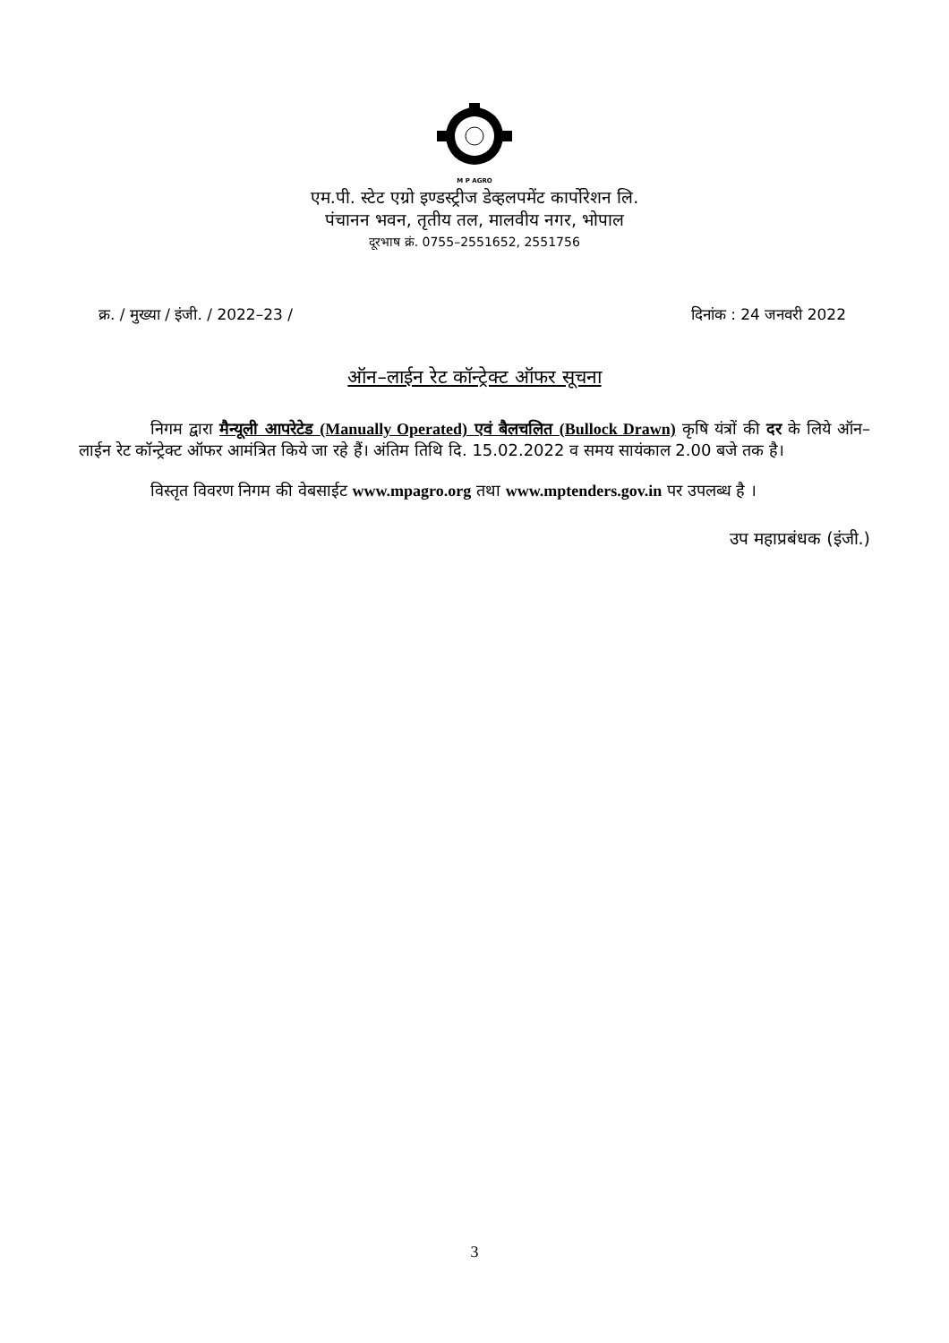M P AGRO
एम.पी. स्टेट एग्रो इण्डस्ट्रीज डेव्हलपमेंट कार्पोरेशन लि.
पंचानन भवन, तृतीय तल, मालवीय नगर, भोपाल
दूरभाष क्रं. 0755–2551652, 2551756
क्र. / मुख्या / इंजी. / 2022–23 / दिनांक : 24 जनवरी 2022
ऑन–लाईन रेट कॉन्ट्रेक्ट ऑफर सूचना
निगम द्वारा मैन्यूली आपरेटेड (Manually Operated) एवं बैलचलित (Bullock Drawn) कृषि यंत्रों की दर के लिये ऑन–लाईन रेट कॉन्ट्रेक्ट ऑफर आमंत्रित किये जा रहे हैं। अंतिम तिथि दि. 15.02.2022 व समय सायंकाल 2.00 बजे तक है।
विस्तृत विवरण निगम की वेबसाईट www.mpagro.org तथा www.mptenders.gov.in पर उपलब्ध है ।
उप महाप्रबंधक (इंजी.)
3